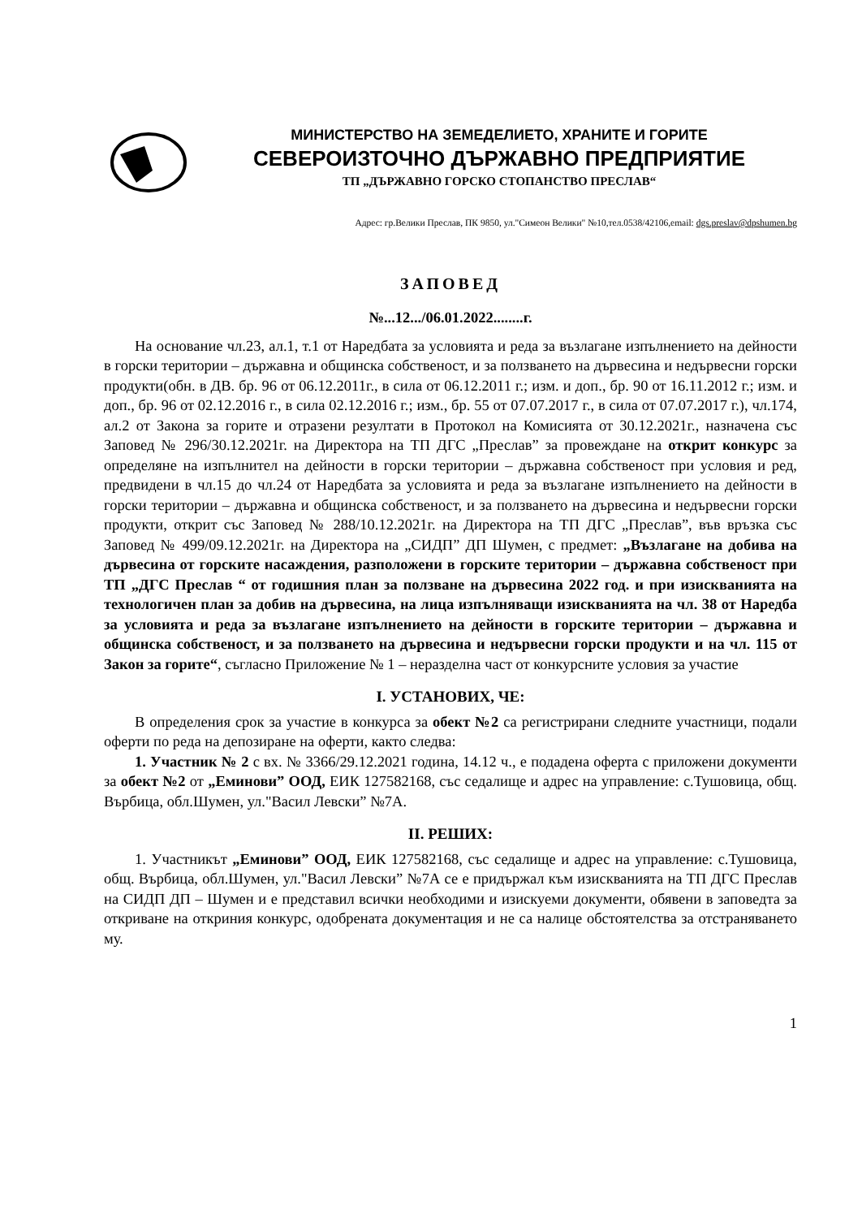МИНИСТЕРСТВО НА ЗЕМЕДЕЛИЕТО, ХРАНИТЕ И ГОРИТЕ
СЕВЕРОИЗТОЧНО ДЪРЖАВНО ПРЕДПРИЯТИЕ
ТП „ДЪРЖАВНО ГОРСКО СТОПАНСТВО ПРЕСЛАВ“
Адрес: гр.Велики Преслав, ПК 9850, ул."Симеон Велики" №10,тел.0538/42106,email: dgs.preslav@dpshumen.bg
ЗАПОВЕД
№...12.../06.01.2022........г.
На основание чл.23, ал.1, т.1 от Наредбата за условията и реда за възлагане изпълнението на дейности в горски територии – държавна и общинска собственост, и за ползването на дървесина и недървесни горски продукти(обн. в ДВ. бр. 96 от 06.12.2011г., в сила от 06.12.2011 г.; изм. и доп., бр. 90 от 16.11.2012 г.; изм. и доп., бр. 96 от 02.12.2016 г., в сила 02.12.2016 г.; изм., бр. 55 от 07.07.2017 г., в сила от 07.07.2017 г.), чл.174, ал.2 от Закона за горите и отразени резултати в Протокол на Комисията от 30.12.2021г., назначена със Заповед № 296/30.12.2021г. на Директора на ТП ДГС „Преслав” за провеждане на открит конкурс за определяне на изпълнител на дейности в горски територии – държавна собственост при условия и ред, предвидени в чл.15 до чл.24 от Наредбата за условията и реда за възлагане изпълнението на дейности в горски територии – държавна и общинска собственост, и за ползването на дървесина и недървесни горски продукти, открит със Заповед № 288/10.12.2021г. на Директора на ТП ДГС „Преслав”, във връзка със Заповед № 499/09.12.2021г. на Директора на „СИДП” ДП Шумен, с предмет: „Възлагане на добива на дървесина от горските насаждения, разположени в горските територии – държавна собственост при ТП „ДГС Преслав “ от годишния план за ползване на дървесина 2022 год. и при изискванията на технологичен план за добив на дървесина, на лица изпълняващи изискванията на чл. 38 от Наредба за условията и реда за възлагане изпълнението на дейности в горските територии – държавна и общинска собственост, и за ползването на дървесина и недървесни горски продукти и на чл. 115 от Закон за горите“, съгласно Приложение № 1 – неразделна част от конкурсните условия за участие
I. УСТАНОВИХ, ЧЕ:
В определения срок за участие в конкурса за обект №2 са регистрирани следните участници, подали оферти по реда на депозиране на оферти, както следва:
1. Участник № 2 с вх. № 3366/29.12.2021 година, 14.12 ч., е подадена оферта с приложени документи за обект №2 от „Еминови” ООД, ЕИК 127582168, със седалище и адрес на управление: с.Тушовица, общ. Върбица, обл.Шумен, ул."Васил Левски” №7А.
II. РЕШИХ:
1. Участникът „Еминови” ООД, ЕИК 127582168, със седалище и адрес на управление: с.Тушовица, общ. Върбица, обл.Шумен, ул."Васил Левски” №7А се е придържал към изискванията на ТП ДГС Преслав на СИДП ДП – Шумен и е представил всички необходими и изискуеми документи, обявени в заповедта за откриване на откриния конкурс, одобрената документация и не са налице обстоятелства за отстраняването му.
1